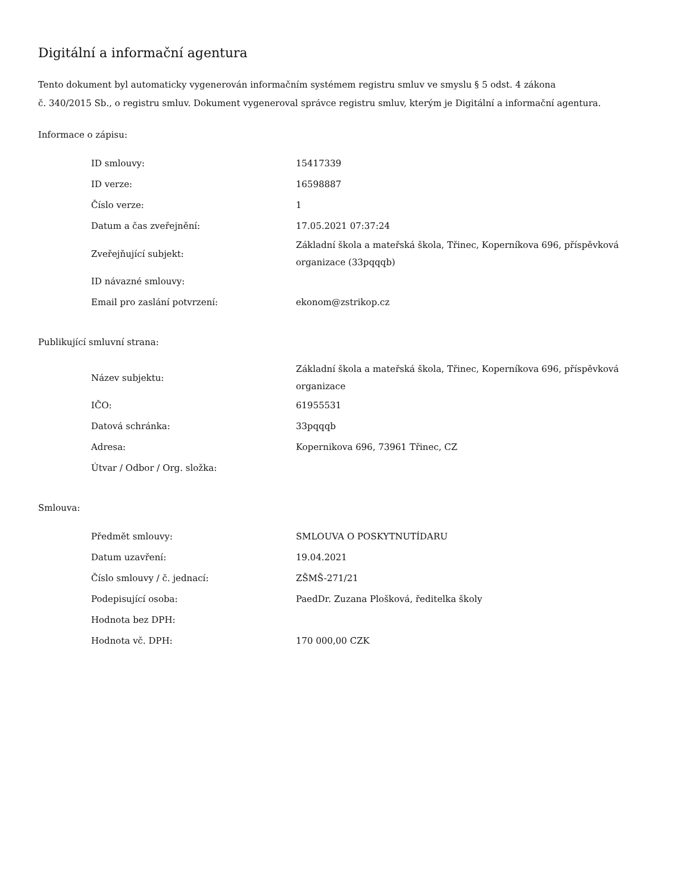Digitální a informační agentura
Tento dokument byl automaticky vygenerován informačním systémem registru smluv ve smyslu § 5 odst. 4 zákona
č. 340/2015 Sb., o registru smluv. Dokument vygeneroval správce registru smluv, kterým je Digitální a informační agentura.
Informace o zápisu:
| ID smlouvy: | 15417339 |
| ID verze: | 16598887 |
| Číslo verze: | 1 |
| Datum a čas zveřejnění: | 17.05.2021 07:37:24 |
| Zveřejňující subjekt: | Základní škola a mateřská škola, Třinec, Koperníkova 696, příspěvková organizace (33pqqqb) |
| ID návazné smlouvy: | |
| Email pro zaslání potvrzení: | ekonom@zstrikop.cz |
Publikující smluvní strana:
| Název subjektu: | Základní škola a mateřská škola, Třinec, Koperníkova 696, příspěvková organizace |
| IČO: | 61955531 |
| Datová schránka: | 33pqqqb |
| Adresa: | Kopernikova 696, 73961 Třinec, CZ |
| Útvar / Odbor / Org. složka: | |
Smlouva:
| Předmět smlouvy: | SMLOUVA O POSKYTNUTÍDARU |
| Datum uzavření: | 19.04.2021 |
| Číslo smlouvy / č. jednací: | ZŠMŠ-271/21 |
| Podepisující osoba: | PaedDr. Zuzana Plošková, ředitelka školy |
| Hodnota bez DPH: | |
| Hodnota vč. DPH: | 170 000,00 CZK |